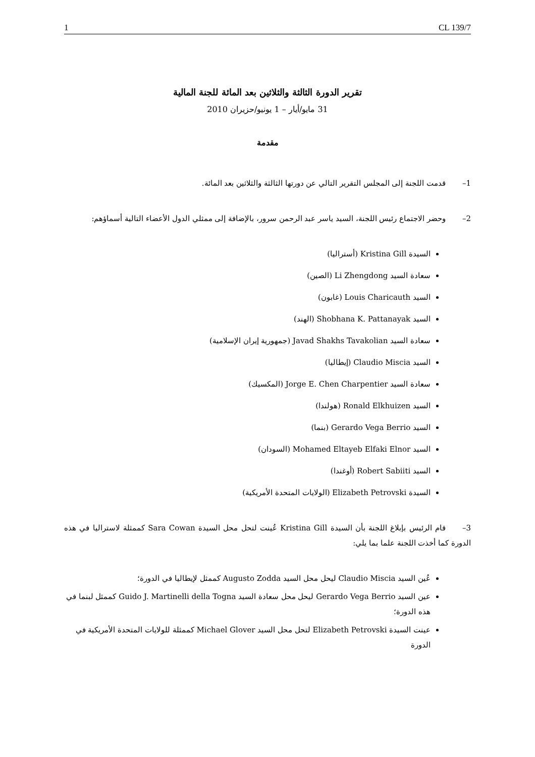1 CL 139/7
تقرير الدورة الثالثة والثلاثين بعد المائة للجنة المالية
31 مايو/أيار – 1 يونيو/حزيران 2010
مقدمة
1– قدمت اللجنة إلى المجلس التقرير التالي عن دورتها الثالثة والثلاثين بعد المائة.
2– وحضر الاجتماع رئيس اللجنة، السيد ياسر عبد الرحمن سرور، بالإضافة إلى ممثلي الدول الأعضاء التالية أسماؤهم:
السيدة Kristina Gill (أستراليا)
سعادة السيد Li Zhengdong (الصين)
السيد Louis Charicauth (غابون)
السيد Shobhana K. Pattanayak (الهند)
سعادة السيد Javad Shakhs Tavakolian (جمهورية إيران الإسلامية)
السيد Claudio Miscia (إيطاليا)
سعادة السيد Jorge E. Chen Charpentier (المكسيك)
السيد Ronald Elkhuizen (هولندا)
السيد Gerardo Vega Berrio (بنما)
السيد Mohamed Eltayeb Elfaki Elnor (السودان)
السيد Robert Sabiiti (أوغندا)
السيدة Elizabeth Petrovski (الولايات المتحدة الأمريكية)
3– قام الرئيس بإبلاغ اللجنة بأن السيدة Kristina Gill عُينت لتحل محل السيدة Sara Cowan كممثلة لاستراليا في هذه الدورة كما أخذت اللجنة علما بما يلي:
عُين السيد Claudio Miscia ليحل محل السيد Augusto Zodda كممثل لإيطاليا في الدورة؛
عين السيد Gerardo Vega Berrio ليحل محل سعادة السيد Guido J. Martinelli della Togna كممثل لبنما في هذه الدورة؛
عينت السيدة Elizabeth Petrovski لتحل محل السيد Michael Glover كممثلة للولايات المتحدة الأمريكية في الدورة